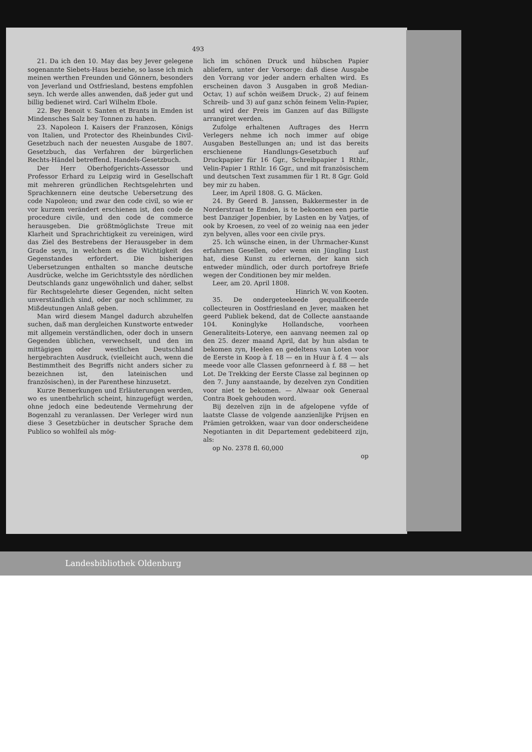493
21. Da ich den 10. May das bey Jever gelegene sogenannte Siebets-Haus beziehe, so lasse ich mich meinen werthen Freunden und Gönnern, besonders von Jeverland und Ostfriesland, bestens empfohlen seyn. Ich werde alles anwenden, daß jeder gut und billig bedienet wird. Carl Wilhelm Ebole.
22. Bey Benoit v. Santen et Brants in Emden ist Mindensches Salz bey Tonnen zu haben.
23. Napoleon I. Kaisers der Franzosen, Königs von Italien, und Protector des Rheinbundes Civil-Gesetzbuch nach der neuesten Ausgabe de 1807. Gesetzbuch, das Verfahren der bürgerlichen Rechts-Händel betreffend. Handels-Gesetzbuch.
Der Herr Oberhofgerichts-Assessor und Professor Erhard zu Leipzig wird in Gesellschaft mit mehreren gründlichen Rechtsgelehrten und Sprachkennern eine deutsche Uebersetzung des code Napoleon; und zwar den code civil, so wie er vor kurzem verändert erschienen ist, den code de procedure civile, und den code de commerce herausgeben. Die größtmöglichste Treue mit Klarheit und Sprachrichtigkeit zu vereinigen, wird das Ziel des Bestrebens der Herausgeber in dem Grade seyn, in welchem es die Wichtigkeit des Gegenstandes erfordert. Die bisherigen Uebersetzungen enthalten so manche deutsche Ausdrücke, welche im Gerichtsstyle des nördlichen Deutschlands ganz ungewöhnlich und daher, selbst für Rechtsgelehrte dieser Gegenden, nicht selten unverständlich sind, oder gar noch schlimmer, zu Mißdeutungen Anlaß geben.
Man wird diesem Mangel dadurch abzuhelfen suchen, daß man dergleichen Kunstworte entweder mit allgemein verständlichen, oder doch in unsern Gegenden üblichen, verwechselt, und den im mittägigen oder westlichen Deutschland hergebrachten Ausdruck, (vielleicht auch, wenn die Bestimmtheit des Begriffs nicht anders sicher zu bezeichnen ist, den lateinischen und französischen), in der Parenthese hinzusetzt.
Kurze Bemerkungen und Erläuterungen werden, wo es unentbehrlich scheint, hinzugefügt werden, ohne jedoch eine bedeutende Vermehrung der Bogenzahl zu veranlassen. Der Verleger wird nun diese 3 Gesetzbücher in deutscher Sprache dem Publico so wohlfeil als mög-
lich im schönen Druck und hübschen Papier abliefern, unter der Vorsorge: daß diese Ausgabe den Vorrang vor jeder andern erhalten wird. Es erscheinen davon 3 Ausgaben in groß Median-Octav, 1) auf schön weißem Druck-, 2) auf feinem Schreib- und 3) auf ganz schön feinem Velin-Papier, und wird der Preis im Ganzen auf das Billigste arrangiret werden.
Zufolge erhaltenen Auftrages des Herrn Verlegers nehme ich noch immer auf obige Ausgaben Bestellungen an; und ist das bereits erschienene Handlungs-Gesetzbuch auf Druckpapier für 16 Ggr., Schreibpapier 1 Rthlr., Velin-Papier 1 Rthlr. 16 Ggr., und mit französischem und deutschen Text zusammen für 1 Rt. 8 Ggr. Gold bey mir zu haben.
Leer, im April 1808. G. G. Mäcken.
24. By Geerd B. Janssen, Bakkermester in de Norderstraat te Emden, is te bekoomen een partie best Danziger Jopenbier, by Lasten en by Vatjes, of ook by Kroesen, zo veel of zo weinig naa een jeder zyn belyven, alles voor een civile prys.
25. Ich wünsche einen, in der Uhrmacher-Kunst erfahrnen Gesellen, oder wenn ein Jüngling Lust hat, diese Kunst zu erlernen, der kann sich entweder mündlich, oder durch portofreye Briefe wegen der Conditionen bey mir melden.
Leer, am 20. April 1808.
Hinrich W. von Kooten.
35. De ondergeteekeede gequalificeerde collecteuren in Oostfriesland en Jever, maaken het geerd Publiek bekend, dat de Collecte aanstaande 104. Koninglyke Hollandsche, voorheen Generaliteits-Loterye, een aanvang neemen zal op den 25. dezer maand April, dat by hun alsdan te bekomen zyn, Heelen en gedeltens van Loten voor de Eerste in Koop à f. 18 — en in Huur à f. 4 — als meede voor alle Classen gefonrneerd à f. 88 — het Lot. De Trekking der Eerste Classe zal beginnen op den 7. Juny aanstaande, by dezelven zyn Conditien voor niet te bekomen. — Alwaar ook Generaal Contra Boek gehouden word.
Bij dezelven zijn in de afgelopene vyfde of laatste Classe de volgende aanzienlijke Prijsen en Prämien getrokken, waar van door onderscheidene Negotianten in dit Departement gedebiteerd zijn, als:
op No. 2378 fl. 60,000
op
Landesbibliothek Oldenburg